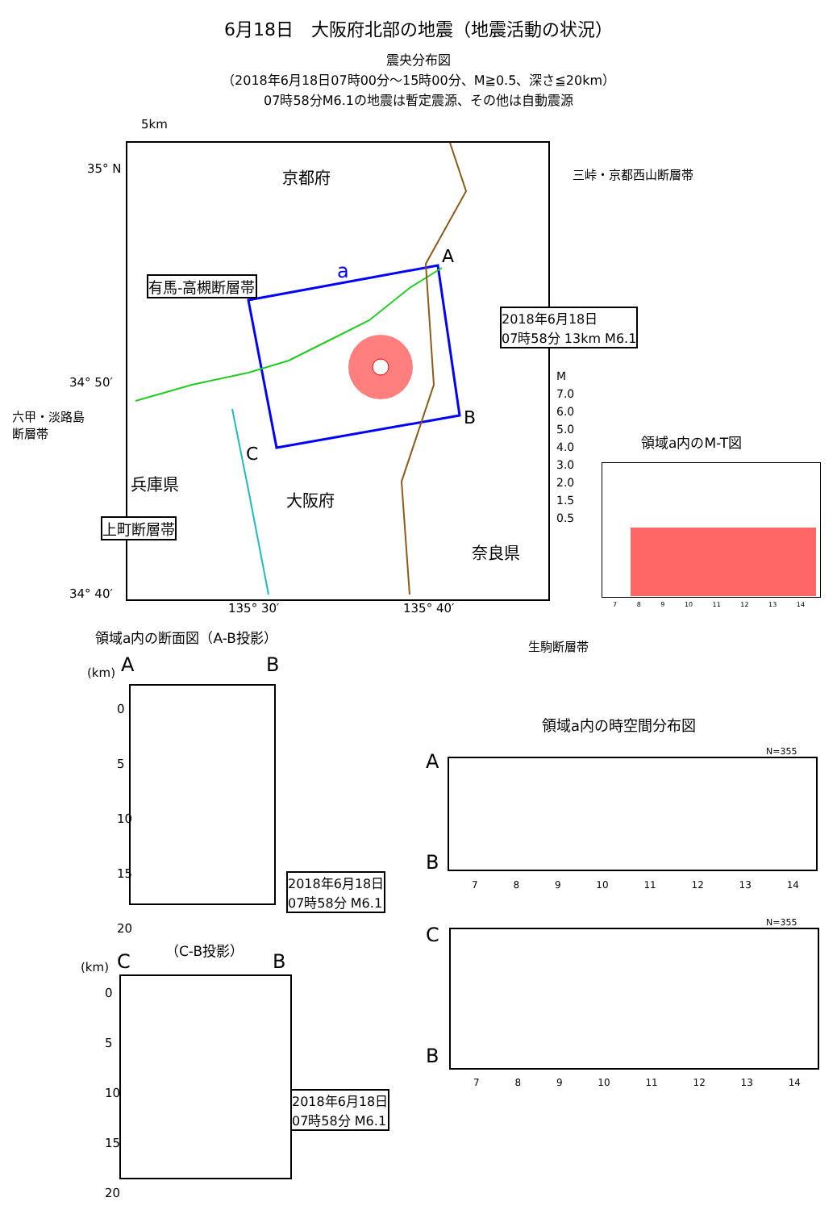6月18日　大阪府北部の地震（地震活動の状況）
震央分布図
（2018年6月18日07時00分～15時00分、M≧0.5、深さ≦20km）
07時58分M6.1の地震は暫定震源、その他は自動震源
35° N
34° 50′
34° 40′
135° 30′ 135° 40′
5km
京都府
a
A
B
C
有馬-高槻断層帯
2018年6月18日
07時58分 13km M6.1
三峠・京都西山断層帯
六甲・淡路島
断層帯
兵庫県
大阪府
奈良県
上町断層帯
生駒断層帯
M
7.0
6.0
5.0
4.0
3.0
2.0
1.5
0.5
領域a内のM-T図
7 8 9 10 11 12 13 14
領域a内の断面図（A-B投影）
A B
(km)
0
5
10
15
20
2018年6月18日
07時58分 M6.1
（C-B投影）
C B
(km)
0
5
10
15
20
2018年6月18日
07時58分 M6.1
領域a内の時空間分布図
N=355
A
B
7 8 9 10 11 12 13 14
N=355
C
B
7 8 9 10 11 12 13 14